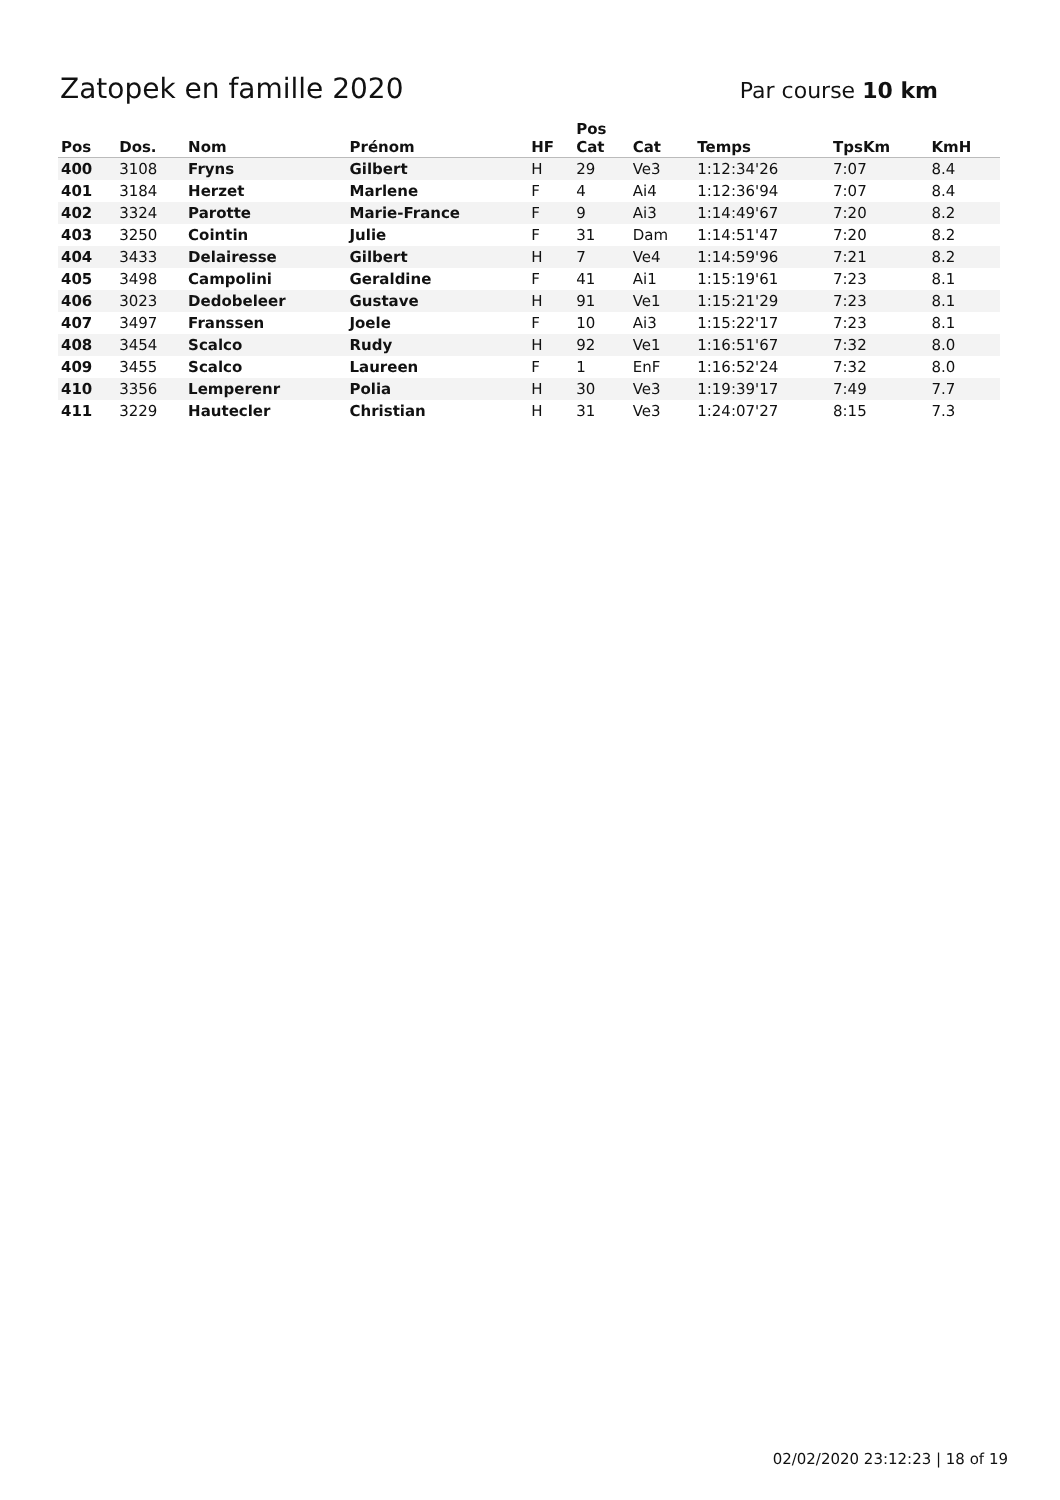Zatopek en famille 2020
Par course 10 km
| Pos | Dos. | Nom | Prénom | HF | Pos Cat | Cat | Temps | TpsKm | KmH |
| --- | --- | --- | --- | --- | --- | --- | --- | --- | --- |
| 400 | 3108 | Fryns | Gilbert | H | 29 | Ve3 | 1:12:34'26 | 7:07 | 8.4 |
| 401 | 3184 | Herzet | Marlene | F | 4 | Ai4 | 1:12:36'94 | 7:07 | 8.4 |
| 402 | 3324 | Parotte | Marie-France | F | 9 | Ai3 | 1:14:49'67 | 7:20 | 8.2 |
| 403 | 3250 | Cointin | Julie | F | 31 | Dam | 1:14:51'47 | 7:20 | 8.2 |
| 404 | 3433 | Delairesse | Gilbert | H | 7 | Ve4 | 1:14:59'96 | 7:21 | 8.2 |
| 405 | 3498 | Campolini | Geraldine | F | 41 | Ai1 | 1:15:19'61 | 7:23 | 8.1 |
| 406 | 3023 | Dedobeleer | Gustave | H | 91 | Ve1 | 1:15:21'29 | 7:23 | 8.1 |
| 407 | 3497 | Franssen | Joele | F | 10 | Ai3 | 1:15:22'17 | 7:23 | 8.1 |
| 408 | 3454 | Scalco | Rudy | H | 92 | Ve1 | 1:16:51'67 | 7:32 | 8.0 |
| 409 | 3455 | Scalco | Laureen | F | 1 | EnF | 1:16:52'24 | 7:32 | 8.0 |
| 410 | 3356 | Lemperenr | Polia | H | 30 | Ve3 | 1:19:39'17 | 7:49 | 7.7 |
| 411 | 3229 | Hautecler | Christian | H | 31 | Ve3 | 1:24:07'27 | 8:15 | 7.3 |
02/02/2020 23:12:23 | 18 of 19